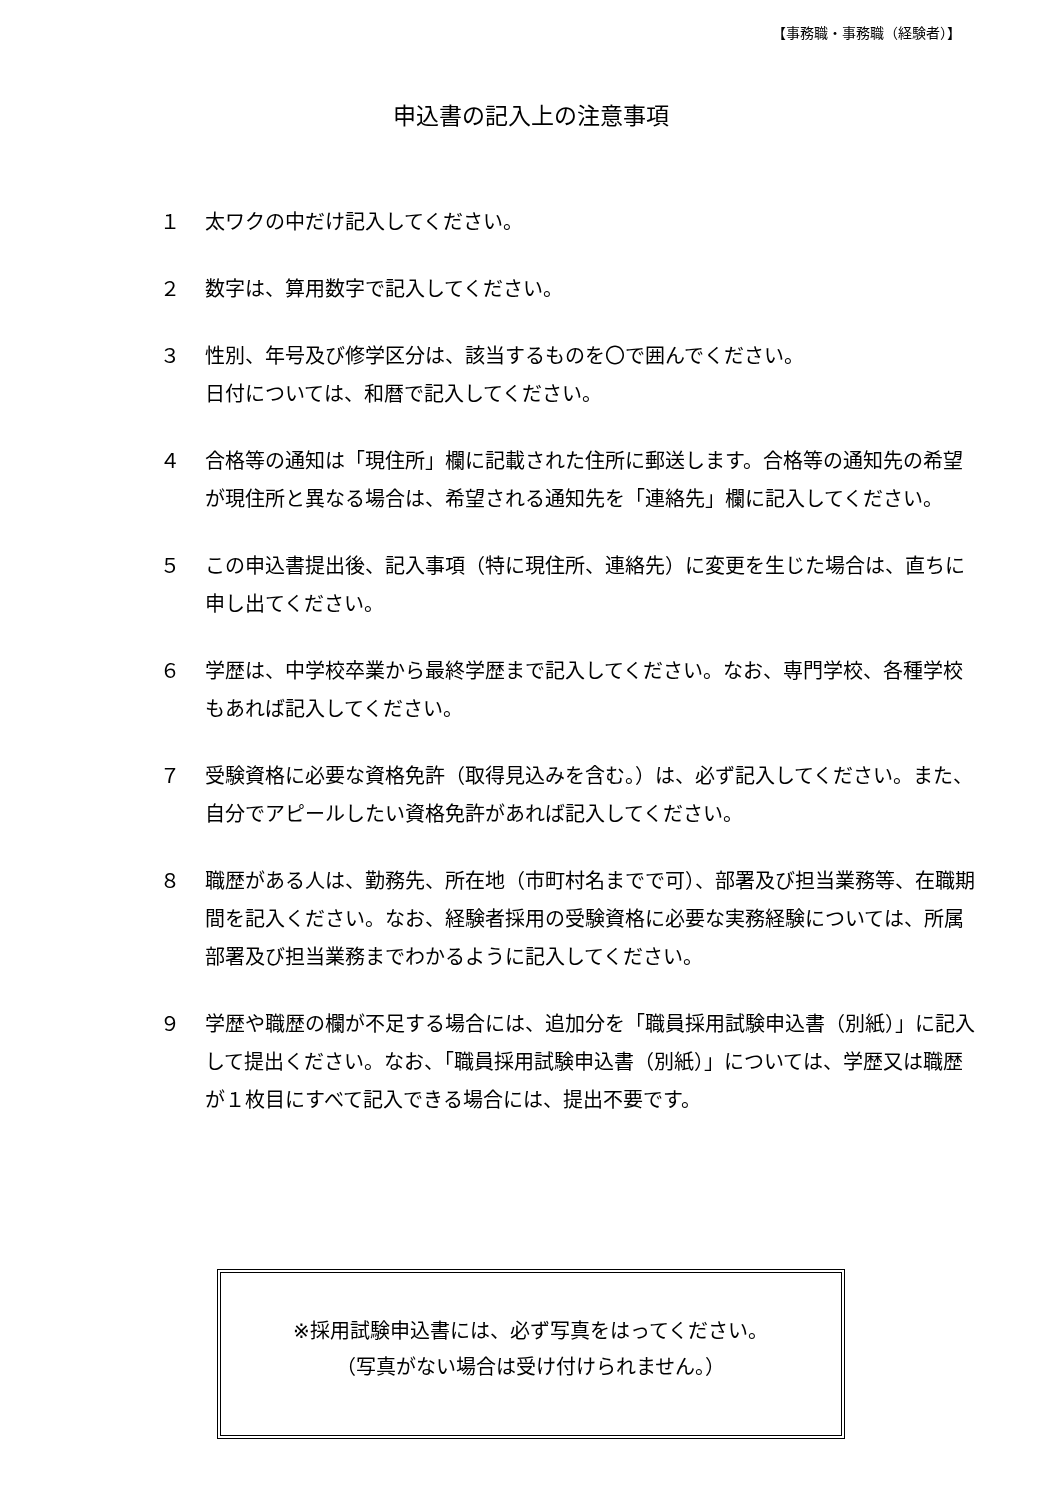【事務職・事務職（経験者）】
申込書の記入上の注意事項
１ 太ワクの中だけ記入してください。
２ 数字は、算用数字で記入してください。
３ 性別、年号及び修学区分は、該当するものを〇で囲んでください。
日付については、和暦で記入してください。
４ 合格等の通知は「現住所」欄に記載された住所に郵送します。合格等の通知先の希望が現住所と異なる場合は、希望される通知先を「連絡先」欄に記入してください。
５ この申込書提出後、記入事項（特に現住所、連絡先）に変更を生じた場合は、直ちに申し出てください。
６ 学歴は、中学校卒業から最終学歴まで記入してください。なお、専門学校、各種学校もあれば記入してください。
７ 受験資格に必要な資格免許（取得見込みを含む。）は、必ず記入してください。また、自分でアピールしたい資格免許があれば記入してください。
８ 職歴がある人は、勤務先、所在地（市町村名までで可）、部署及び担当業務等、在職期間を記入ください。なお、経験者採用の受験資格に必要な実務経験については、所属部署及び担当業務までわかるように記入してください。
９ 学歴や職歴の欄が不足する場合には、追加分を「職員採用試験申込書（別紙）」に記入して提出ください。なお、「職員採用試験申込書（別紙）」については、学歴又は職歴が１枚目にすべて記入できる場合には、提出不要です。
※採用試験申込書には、必ず写真をはってください。
（写真がない場合は受け付けられません。）